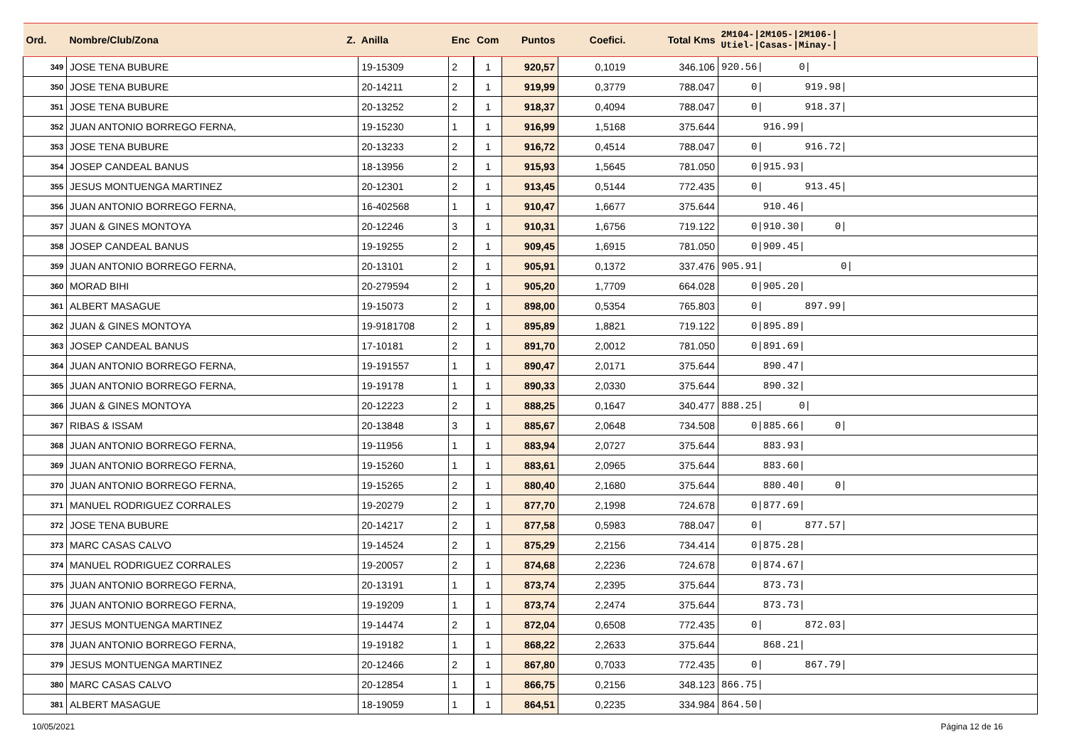| Ord. | Nombre/Club/Zona Z. | Anilla | Enc | Com | Puntos | Coefici. | Total Kms | 2M104-/2M105-/2M106-/ Utiel-/Casas-/Minay-/ |
| --- | --- | --- | --- | --- | --- | --- | --- | --- |
| 349 | JOSE TENA BUBURE | 19-15309 | 2 | 1 | 920,57 | 0,1019 | 346.106 | 920.56/ 0/ |
| 350 | JOSE TENA BUBURE | 20-14211 | 2 | 1 | 919,99 | 0,3779 | 788.047 | 0/ 919.98/ |
| 351 | JOSE TENA BUBURE | 20-13252 | 2 | 1 | 918,37 | 0,4094 | 788.047 | 0/ 918.37/ |
| 352 | JUAN ANTONIO BORREGO FERNA, | 19-15230 | 1 | 1 | 916,99 | 1,5168 | 375.644 | 916.99/ |
| 353 | JOSE TENA BUBURE | 20-13233 | 2 | 1 | 916,72 | 0,4514 | 788.047 | 0/ 916.72/ |
| 354 | JOSEP CANDEAL BANUS | 18-13956 | 2 | 1 | 915,93 | 1,5645 | 781.050 | 0/915.93/ |
| 355 | JESUS MONTUENGA MARTINEZ | 20-12301 | 2 | 1 | 913,45 | 0,5144 | 772.435 | 0/ 913.45/ |
| 356 | JUAN ANTONIO BORREGO FERNA, | 16-402568 | 1 | 1 | 910,47 | 1,6677 | 375.644 | 910.46/ |
| 357 | JUAN & GINES MONTOYA | 20-12246 | 3 | 1 | 910,31 | 1,6756 | 719.122 | 0/910.30/ 0/ |
| 358 | JOSEP CANDEAL BANUS | 19-19255 | 2 | 1 | 909,45 | 1,6915 | 781.050 | 0/909.45/ |
| 359 | JUAN ANTONIO BORREGO FERNA, | 20-13101 | 2 | 1 | 905,91 | 0,1372 | 337.476 | 905.91/ 0/ |
| 360 | MORAD BIHI | 20-279594 | 2 | 1 | 905,20 | 1,7709 | 664.028 | 0/905.20/ |
| 361 | ALBERT MASAGUE | 19-15073 | 2 | 1 | 898,00 | 0,5354 | 765.803 | 0/ 897.99/ |
| 362 | JUAN & GINES MONTOYA | 19-9181708 | 2 | 1 | 895,89 | 1,8821 | 719.122 | 0/895.89/ |
| 363 | JOSEP CANDEAL BANUS | 17-10181 | 2 | 1 | 891,70 | 2,0012 | 781.050 | 0/891.69/ |
| 364 | JUAN ANTONIO BORREGO FERNA, | 19-191557 | 1 | 1 | 890,47 | 2,0171 | 375.644 | 890.47/ |
| 365 | JUAN ANTONIO BORREGO FERNA, | 19-19178 | 1 | 1 | 890,33 | 2,0330 | 375.644 | 890.32/ |
| 366 | JUAN & GINES MONTOYA | 20-12223 | 2 | 1 | 888,25 | 0,1647 | 340.477 | 888.25/ 0/ |
| 367 | RIBAS & ISSAM | 20-13848 | 3 | 1 | 885,67 | 2,0648 | 734.508 | 0/885.66/ 0/ |
| 368 | JUAN ANTONIO BORREGO FERNA, | 19-11956 | 1 | 1 | 883,94 | 2,0727 | 375.644 | 883.93/ |
| 369 | JUAN ANTONIO BORREGO FERNA, | 19-15260 | 1 | 1 | 883,61 | 2,0965 | 375.644 | 883.60/ |
| 370 | JUAN ANTONIO BORREGO FERNA, | 19-15265 | 2 | 1 | 880,40 | 2,1680 | 375.644 | 880.40/ 0/ |
| 371 | MANUEL RODRIGUEZ CORRALES | 19-20279 | 2 | 1 | 877,70 | 2,1998 | 724.678 | 0/877.69/ |
| 372 | JOSE TENA BUBURE | 20-14217 | 2 | 1 | 877,58 | 0,5983 | 788.047 | 0/ 877.57/ |
| 373 | MARC CASAS CALVO | 19-14524 | 2 | 1 | 875,29 | 2,2156 | 734.414 | 0/875.28/ |
| 374 | MANUEL RODRIGUEZ CORRALES | 19-20057 | 2 | 1 | 874,68 | 2,2236 | 724.678 | 0/874.67/ |
| 375 | JUAN ANTONIO BORREGO FERNA, | 20-13191 | 1 | 1 | 873,74 | 2,2395 | 375.644 | 873.73/ |
| 376 | JUAN ANTONIO BORREGO FERNA, | 19-19209 | 1 | 1 | 873,74 | 2,2474 | 375.644 | 873.73/ |
| 377 | JESUS MONTUENGA MARTINEZ | 19-14474 | 2 | 1 | 872,04 | 0,6508 | 772.435 | 0/ 872.03/ |
| 378 | JUAN ANTONIO BORREGO FERNA, | 19-19182 | 1 | 1 | 868,22 | 2,2633 | 375.644 | 868.21/ |
| 379 | JESUS MONTUENGA MARTINEZ | 20-12466 | 2 | 1 | 867,80 | 0,7033 | 772.435 | 0/ 867.79/ |
| 380 | MARC CASAS CALVO | 20-12854 | 1 | 1 | 866,75 | 0,2156 | 348.123 | 866.75/ |
| 381 | ALBERT MASAGUE | 18-19059 | 1 | 1 | 864,51 | 0,2235 | 334.984 | 864.50/ |
10/05/2021 Página 12 de 16